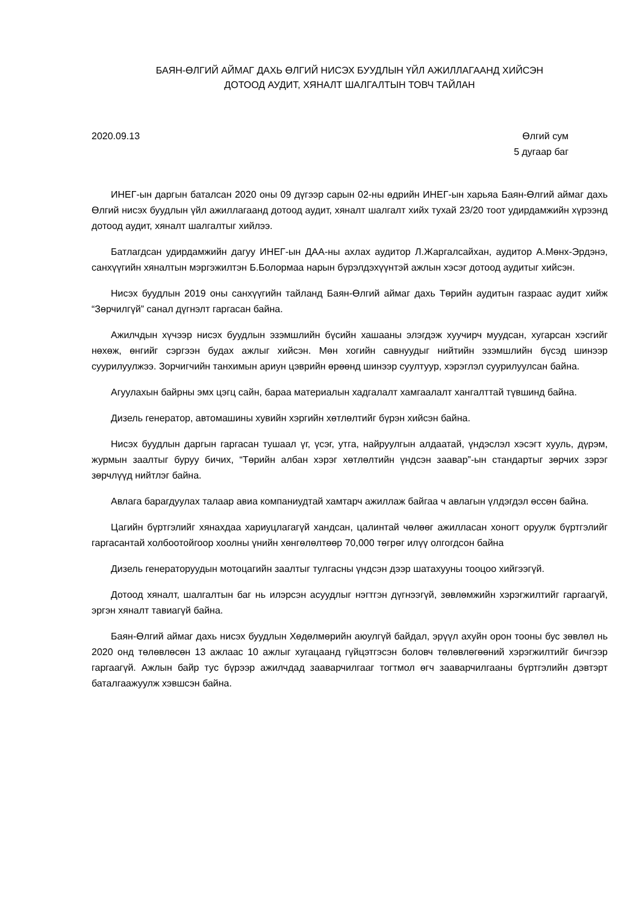БАЯН-ӨЛГИЙ АЙМАГ ДАХЬ ӨЛГИЙ НИСЭХ БУУДЛЫН ҮЙЛ АЖИЛЛАГААНД ХИЙСЭН
ДОТООД АУДИТ, ХЯНАЛТ ШАЛГАЛТЫН ТОВЧ ТАЙЛАН
2020.09.13 Өлгий сум
5 дугаар баг
ИНЕГ-ын даргын баталсан 2020 оны 09 дүгээр сарын 02-ны өдрийн ИНЕГ-ын харьяа Баян-Өлгий аймаг дахь Өлгий нисэх буудлын үйл ажиллагаанд дотоод аудит, хяналт шалгалт хийх тухай 23/20 тоот удирдамжийн хүрээнд дотоод аудит, хяналт шалгалтыг хийлээ.
Батлагдсан удирдамжийн дагуу ИНЕГ-ын ДАА-ны ахлах аудитор Л.Жаргалсайхан, аудитор А.Мөнх-Эрдэнэ, санхүүгийн хяналтын мэргэжилтэн Б.Болормаа нарын бүрэлдэхүүнтэй ажлын хэсэг дотоод аудитыг хийсэн.
Нисэх буудлын 2019 оны санхүүгийн тайланд Баян-Өлгий аймаг дахь Төрийн аудитын газраас аудит хийж “Зөрчилгүй” санал дүгнэлт гаргасан байна.
Ажилчдын хүчээр нисэх буудлын эзэмшлийн бүсийн хашааны элэгдэж хуучирч муудсан, хугарсан хэсгийг нөхөж, өнгийг сэргээн будах ажлыг хийсэн. Мөн хогийн савнуудыг нийтийн эзэмшлийн бүсэд шинээр суурилуулжээ. Зорчигчийн танхимын ариун цэврийн өрөөнд шинээр суултуур, хэрэглэл суурилуулсан байна.
Агуулахын байрны эмх цэгц сайн, бараа материалын хадгалалт хамгаалалт хангалттай түвшинд байна.
Дизель генератор, автомашины хувийн хэргийн хөтлөлтийг бүрэн хийсэн байна.
Нисэх буудлын даргын гаргасан тушаал үг, үсэг, утга, найруулгын алдаатай, үндэслэл хэсэгт хууль, дүрэм, журмын заалтыг буруу бичих, “Төрийн албан хэрэг хөтлөлтийн үндсэн заавар”-ын стандартыг зөрчих зэрэг зөрчлүүд нийтлэг байна.
Авлага барагдуулах талаар авиа компаниудтай хамтарч ажиллаж байгаа ч авлагын үлдэгдэл өссөн байна.
Цагийн бүртгэлийг хянахдаа хариуцлагагүй хандсан, цалинтай чөлөөг ажилласан хоногт оруулж бүртгэлийг гаргасантай холбоотойгоор хоолны үнийн хөнгөлөлтөөр 70,000 төгрөг илүү олгогдсон байна
Дизель генераторуудын мотоцагийн заалтыг тулгасны үндсэн дээр шатахууны тооцоо хийгээгүй.
Дотоод хяналт, шалгалтын баг нь илэрсэн асуудлыг нэгтгэн дүгнээгүй, зөвлөмжийн хэрэгжилтийг гаргаагүй, эргэн хяналт тавиагүй байна.
Баян-Өлгий аймаг дахь нисэх буудлын Хөдөлмөрийн аюулгүй байдал, эрүүл ахуйн орон тооны бус зөвлөл нь 2020 онд төлөвлөсөн 13 ажлаас 10 ажлыг хугацаанд гүйцэтгэсэн боловч төлөвлөгөөний хэрэгжилтийг бичгээр гаргаагүй. Ажлын байр тус бүрээр ажилчдад зааварчилгааг тогтмол өгч зааварчилгааны бүртгэлийн дэвтэрт баталгаажуулж хэвшсэн байна.